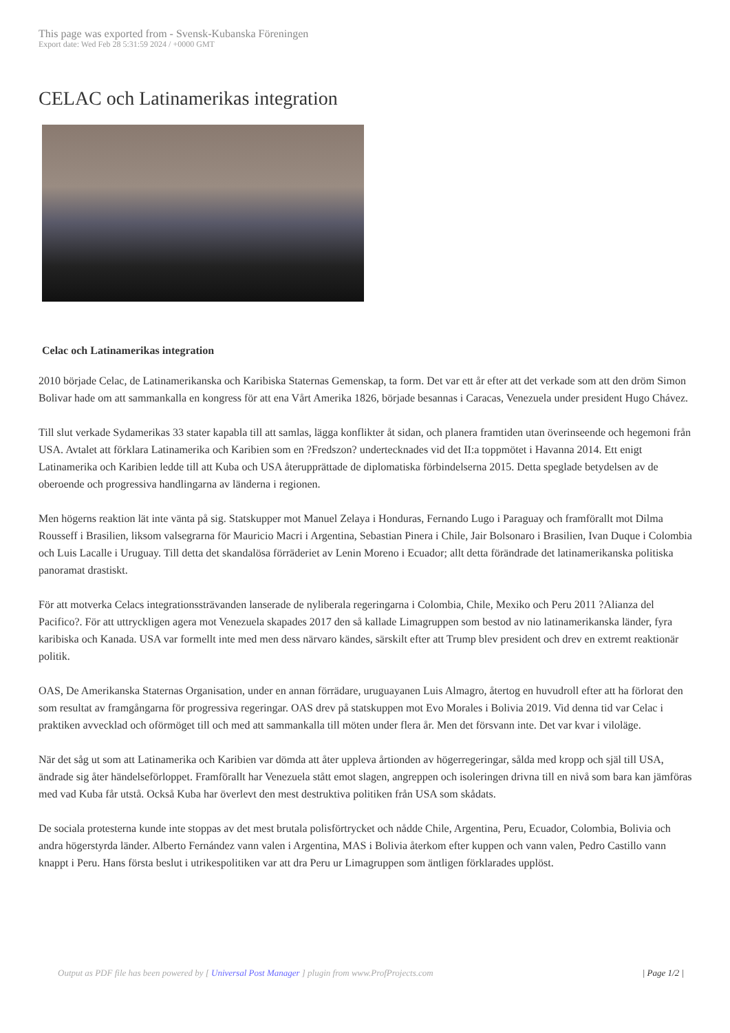This page was exported from - Svensk-Kubanska Föreningen
Export date: Wed Feb 28 5:31:59 2024 / +0000 GMT
CELAC och Latinamerikas integration
Celac och Latinamerikas integration
2010 började Celac, de Latinamerikanska och Karibiska Staternas Gemenskap, ta form. Det var ett år efter att det verkade som att den dröm Simon Bolivar hade om att sammankalla en kongress för att ena Vårt Amerika 1826, började besannas i Caracas, Venezuela under president Hugo Chávez.
Till slut verkade Sydamerikas 33 stater kapabla till att samlas, lägga konflikter åt sidan, och planera framtiden utan överinseende och hegemoni från USA. Avtalet att förklara Latinamerika och Karibien som en ?Fredszon? undertecknades vid det II:a toppmötet i Havanna 2014. Ett enigt Latinamerika och Karibien ledde till att Kuba och USA återupprättade de diplomatiska förbindelserna 2015. Detta speglade betydelsen av de oberoende och progressiva handlingarna av länderna i regionen.
Men högerns reaktion lät inte vänta på sig. Statskupper mot Manuel Zelaya i Honduras, Fernando Lugo i Paraguay och framförallt mot Dilma Rousseff i Brasilien, liksom valsegrarna för Mauricio Macri i Argentina, Sebastian Pinera i Chile, Jair Bolsonaro i Brasilien, Ivan Duque i Colombia och Luis Lacalle i Uruguay. Till detta det skandalösa förräderiet av Lenin Moreno i Ecuador; allt detta förändrade det latinamerikanska politiska panoramat drastiskt.
För att motverka Celacs integrationssträvanden lanserade de nyliberala regeringarna i Colombia, Chile, Mexiko och Peru 2011 ?Alianza del Pacifico?. För att uttryckligen agera mot Venezuela skapades 2017 den så kallade Limagruppen som bestod av nio latinamerikanska länder, fyra karibiska och Kanada. USA var formellt inte med men dess närvaro kändes, särskilt efter att Trump blev president och drev en extremt reaktionär politik.
OAS, De Amerikanska Staternas Organisation, under en annan förrädare, uruguayanen Luis Almagro, återtog en huvudroll efter att ha förlorat den som resultat av framgångarna för progressiva regeringar. OAS drev på statskuppen mot Evo Morales i Bolivia 2019. Vid denna tid var Celac i praktiken avvecklad och oförmöget till och med att sammankalla till möten under flera år. Men det försvann inte. Det var kvar i viloläge.
När det såg ut som att Latinamerika och Karibien var dömda att åter uppleva årtionden av högerregeringar, sålda med kropp och själ till USA, ändrade sig åter händelseförloppet. Framförallt har Venezuela stått emot slagen, angreppen och isoleringen drivna till en nivå som bara kan jämföras med vad Kuba får utstå. Också Kuba har överlevt den mest destruktiva politiken från USA som skådats.
De sociala protesterna kunde inte stoppas av det mest brutala polisförtrycket och nådde Chile, Argentina, Peru, Ecuador, Colombia, Bolivia och andra högerstyrda länder. Alberto Fernández vann valen i Argentina, MAS i Bolivia återkom efter kuppen och vann valen, Pedro Castillo vann knappt i Peru. Hans första beslut i utrikespolitiken var att dra Peru ur Limagruppen som äntligen förklarades upplöst.
Output as PDF file has been powered by [ Universal Post Manager ] plugin from www.ProfProjects.com | Page 1/2 |